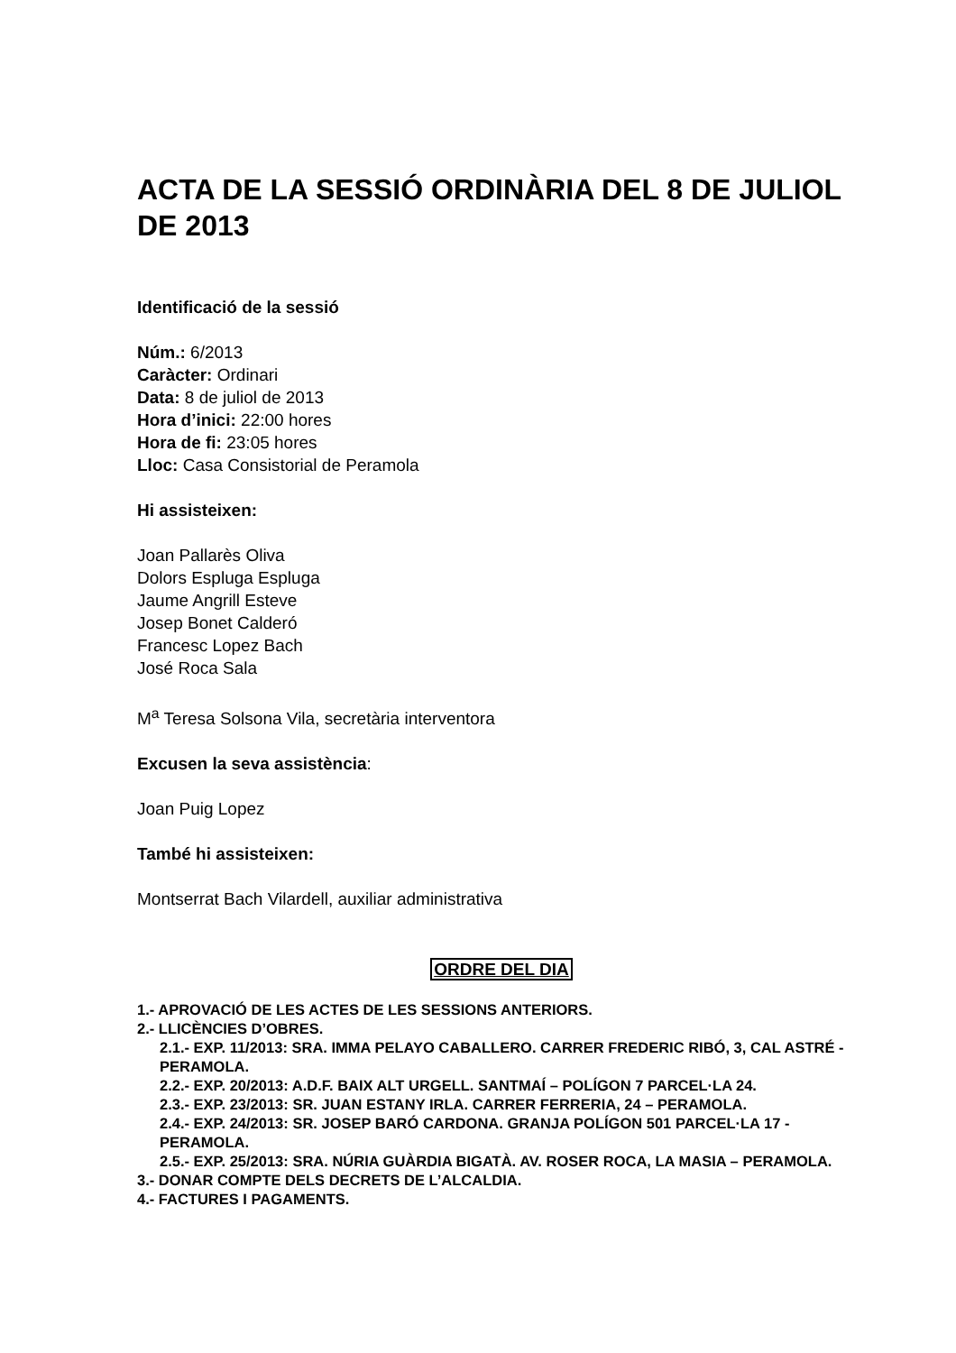ACTA DE LA SESSIÓ ORDINÀRIA DEL 8 DE JULIOL DE 2013
Identificació de la sessió
Núm.: 6/2013
Caràcter: Ordinari
Data: 8 de juliol de 2013
Hora d’inici: 22:00 hores
Hora de fi: 23:05 hores
Lloc: Casa Consistorial de Peramola
Hi assisteixen:
Joan Pallarès Oliva
Dolors Espluga Espluga
Jaume Angrill Esteve
Josep Bonet Calderó
Francesc Lopez Bach
José Roca Sala
M<sup>a</sup> Teresa Solsona Vila, secretària interventora
Excusen la seva assistència:
Joan Puig Lopez
També hi assisteixen:
Montserrat Bach Vilardell, auxiliar administrativa
ORDRE DEL DIA
1.- APROVACIÓ DE LES ACTES DE LES SESSIONS ANTERIORS.
2.- LLICÈNCIES D’OBRES.
2.1.- EXP. 11/2013: SRA. IMMA PELAYO CABALLERO. CARRER FREDERIC RIBÓ, 3, CAL ASTRÉ - PERAMOLA.
2.2.- EXP. 20/2013: A.D.F. BAIX ALT URGELL. SANTMAÍ – POLÍGON 7 PARCEL·LA 24.
2.3.- EXP. 23/2013: SR. JUAN ESTANY IRLA. CARRER FERRERIA, 24 – PERAMOLA.
2.4.- EXP. 24/2013: SR. JOSEP BARÓ CARDONA. GRANJA POLÍGON 501 PARCEL·LA 17 - PERAMOLA.
2.5.- EXP. 25/2013: SRA. NÚRIA GUÀRDIA BIGATÀ. AV. ROSER ROCA, LA MASIA – PERAMOLA.
3.- DONAR COMPTE DELS DECRETS DE L’ALCALDIA.
4.- FACTURES I PAGAMENTS.